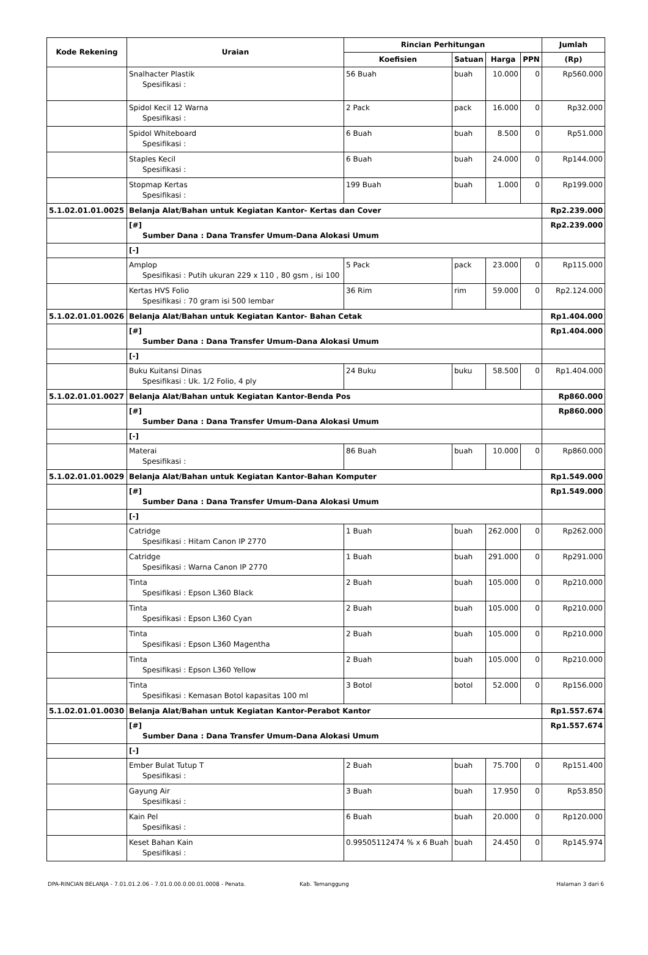| Kode Rekening | Uraian | Rincian Perhitungan | | | | Jumlah |
| --- | --- | --- | --- | --- | --- | --- |
| | | Koefisien | Satuan | Harga | PPN | (Rp) |
| | Snalhacter Plastik Spesifikasi : | 56 Buah | buah | 10.000 | 0 | Rp560.000 |
| | Spidol Kecil 12 Warna Spesifikasi : | 2 Pack | pack | 16.000 | 0 | Rp32.000 |
| | Spidol Whiteboard Spesifikasi : | 6 Buah | buah | 8.500 | 0 | Rp51.000 |
| | Staples Kecil Spesifikasi : | 6 Buah | buah | 24.000 | 0 | Rp144.000 |
| | Stopmap Kertas Spesifikasi : | 199 Buah | buah | 1.000 | 0 | Rp199.000 |
| 5.1.02.01.01.0025 | Belanja Alat/Bahan untuk Kegiatan Kantor- Kertas dan Cover | | | | | Rp2.239.000 |
| | [#] Sumber Dana : Dana Transfer Umum-Dana Alokasi Umum | | | | | Rp2.239.000 |
| | [-] | | | | | |
| | Amplop Spesifikasi : Putih ukuran 229 x 110 , 80 gsm , isi 100 | 5 Pack | pack | 23.000 | 0 | Rp115.000 |
| | Kertas HVS Folio Spesifikasi : 70 gram isi 500 lembar | 36 Rim | rim | 59.000 | 0 | Rp2.124.000 |
| 5.1.02.01.01.0026 | Belanja Alat/Bahan untuk Kegiatan Kantor- Bahan Cetak | | | | | Rp1.404.000 |
| | [#] Sumber Dana : Dana Transfer Umum-Dana Alokasi Umum | | | | | Rp1.404.000 |
| | [-] | | | | | |
| | Buku Kuitansi Dinas Spesifikasi : Uk. 1/2 Folio, 4 ply | 24 Buku | buku | 58.500 | 0 | Rp1.404.000 |
| 5.1.02.01.01.0027 | Belanja Alat/Bahan untuk Kegiatan Kantor-Benda Pos | | | | | Rp860.000 |
| | [#] Sumber Dana : Dana Transfer Umum-Dana Alokasi Umum | | | | | Rp860.000 |
| | [-] | | | | | |
| | Materai Spesifikasi : | 86 Buah | buah | 10.000 | 0 | Rp860.000 |
| 5.1.02.01.01.0029 | Belanja Alat/Bahan untuk Kegiatan Kantor-Bahan Komputer | | | | | Rp1.549.000 |
| | [#] Sumber Dana : Dana Transfer Umum-Dana Alokasi Umum | | | | | Rp1.549.000 |
| | [-] | | | | | |
| | Catridge Spesifikasi : Hitam Canon IP 2770 | 1 Buah | buah | 262.000 | 0 | Rp262.000 |
| | Catridge Spesifikasi : Warna Canon IP 2770 | 1 Buah | buah | 291.000 | 0 | Rp291.000 |
| | Tinta Spesifikasi : Epson L360 Black | 2 Buah | buah | 105.000 | 0 | Rp210.000 |
| | Tinta Spesifikasi : Epson L360 Cyan | 2 Buah | buah | 105.000 | 0 | Rp210.000 |
| | Tinta Spesifikasi : Epson L360 Magentha | 2 Buah | buah | 105.000 | 0 | Rp210.000 |
| | Tinta Spesifikasi : Epson L360 Yellow | 2 Buah | buah | 105.000 | 0 | Rp210.000 |
| | Tinta Spesifikasi : Kemasan Botol kapasitas 100 ml | 3 Botol | botol | 52.000 | 0 | Rp156.000 |
| 5.1.02.01.01.0030 | Belanja Alat/Bahan untuk Kegiatan Kantor-Perabot Kantor | | | | | Rp1.557.674 |
| | [#] Sumber Dana : Dana Transfer Umum-Dana Alokasi Umum | | | | | Rp1.557.674 |
| | [-] | | | | | |
| | Ember Bulat Tutup T Spesifikasi : | 2 Buah | buah | 75.700 | 0 | Rp151.400 |
| | Gayung Air Spesifikasi : | 3 Buah | buah | 17.950 | 0 | Rp53.850 |
| | Kain Pel Spesifikasi : | 6 Buah | buah | 20.000 | 0 | Rp120.000 |
| | Keset Bahan Kain Spesifikasi : | 0.99505112474 % x 6 Buah | buah | 24.450 | 0 | Rp145.974 |
DPA-RINCIAN BELANJA - 7.01.01.2.06 - 7.01.0.00.0.00.01.0008 - Penata. Kab. Temanggung Halaman 3 dari 6